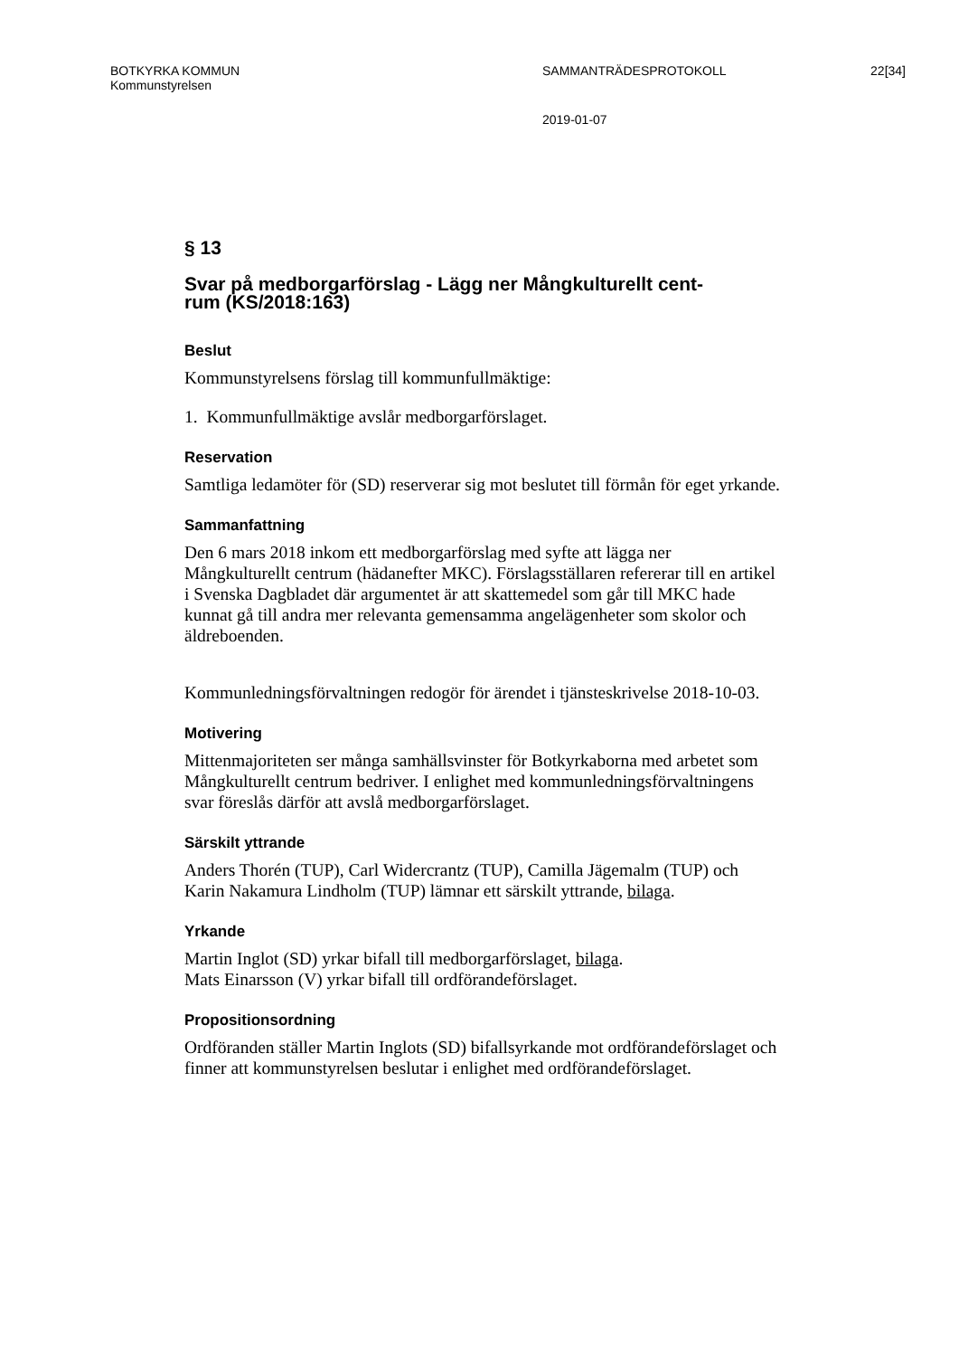BOTKYRKA KOMMUN
Kommunstyrelsen
SAMMANTRÄDESPROTOKOLL 22[34]
2019-01-07
§ 13
Svar på medborgarförslag - Lägg ner Mångkulturellt cent-
rum (KS/2018:163)
Beslut
Kommunstyrelsens förslag till kommunfullmäktige:
1. Kommunfullmäktige avslår medborgarförslaget.
Reservation
Samtliga ledamöter för (SD) reserverar sig mot beslutet till förmån för eget yrkande.
Sammanfattning
Den 6 mars 2018 inkom ett medborgarförslag med syfte att lägga ner Mångkulturellt centrum (hädanefter MKC). Förslagsställaren refererar till en artikel i Svenska Dagbladet där argumentet är att skattemedel som går till MKC hade kunnat gå till andra mer relevanta gemensamma angelägenheter som skolor och äldreboenden.
Kommunledningsförvaltningen redogör för ärendet i tjänsteskrivelse 2018-10-03.
Motivering
Mittenmajoriteten ser många samhällsvinster för Botkyrkaborna med arbetet som Mångkulturellt centrum bedriver. I enlighet med kommunledningsförvaltningens svar föreslås därför att avslå medborgarförslaget.
Särskilt yttrande
Anders Thorén (TUP), Carl Widercrantz (TUP), Camilla Jägemalm (TUP) och Karin Nakamura Lindholm (TUP) lämnar ett särskilt yttrande, bilaga.
Yrkande
Martin Inglot (SD) yrkar bifall till medborgarförslaget, bilaga.
Mats Einarsson (V) yrkar bifall till ordförandeförslaget.
Propositionsordning
Ordföranden ställer Martin Inglots (SD) bifallsyrkande mot ordförandeförslaget och finner att kommunstyrelsen beslutar i enlighet med ordförandeförslaget.